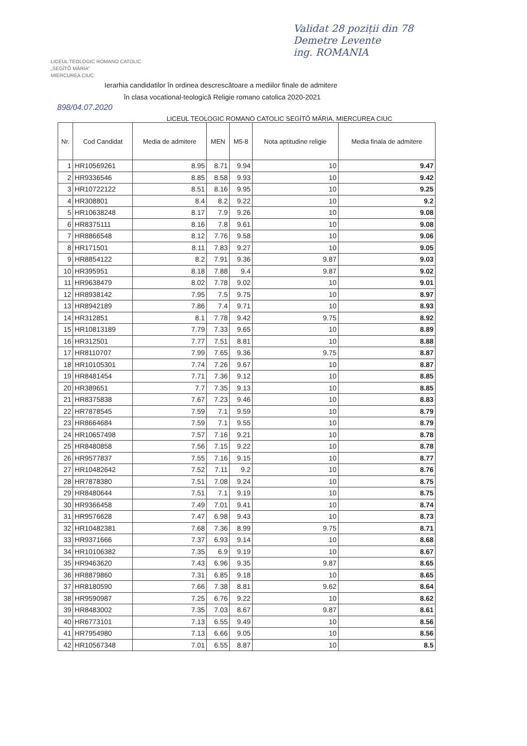Validat 28 poziții din 78
Demetre Levente
ing. ROMANIA
LICEUL TEOLOGIC ROMANO CATOLIC
„SEGÍTŐ MÁRIA"
MIERCUREA CIUC
Ierarhia candidatilor în ordinea descrescătoare a mediilor finale de admitere
în clasa vocational-teologică Religie romano catolica 2020-2021
898/04.07.2020
LICEUL TEOLOGIC ROMANO CATOLIC SEGÍTŐ MÁRIA, MIERCUREA CIUC
| Nr. | Cod Candidat | Media de admitere | MEN | M5-8 | Nota aptitudine religie | Media finala de admitere |
| --- | --- | --- | --- | --- | --- | --- |
| 1 | HR10569261 | 8.95 | 8.71 | 9.94 | 10 | 9.47 |
| 2 | HR9336546 | 8.85 | 8.58 | 9.93 | 10 | 9.42 |
| 3 | HR10722122 | 8.51 | 8.16 | 9.95 | 10 | 9.25 |
| 4 | HR308801 | 8.4 | 8.2 | 9.22 | 10 | 9.2 |
| 5 | HR10638248 | 8.17 | 7.9 | 9.26 | 10 | 9.08 |
| 6 | HR8375111 | 8.16 | 7.8 | 9.61 | 10 | 9.08 |
| 7 | HR8866548 | 8.12 | 7.76 | 9.58 | 10 | 9.06 |
| 8 | HR171501 | 8.11 | 7.83 | 9.27 | 10 | 9.05 |
| 9 | HR8854122 | 8.2 | 7.91 | 9.36 | 9.87 | 9.03 |
| 10 | HR395951 | 8.18 | 7.88 | 9.4 | 9.87 | 9.02 |
| 11 | HR9638479 | 8.02 | 7.78 | 9.02 | 10 | 9.01 |
| 12 | HR8938142 | 7.95 | 7.5 | 9.75 | 10 | 8.97 |
| 13 | HR8942189 | 7.86 | 7.4 | 9.71 | 10 | 8.93 |
| 14 | HR312851 | 8.1 | 7.78 | 9.42 | 9.75 | 8.92 |
| 15 | HR10813189 | 7.79 | 7.33 | 9.65 | 10 | 8.89 |
| 16 | HR312501 | 7.77 | 7.51 | 8.81 | 10 | 8.88 |
| 17 | HR8110707 | 7.99 | 7.65 | 9.36 | 9.75 | 8.87 |
| 18 | HR10105301 | 7.74 | 7.26 | 9.67 | 10 | 8.87 |
| 19 | HR8481454 | 7.71 | 7.36 | 9.12 | 10 | 8.85 |
| 20 | HR389651 | 7.7 | 7.35 | 9.13 | 10 | 8.85 |
| 21 | HR8375838 | 7.67 | 7.23 | 9.46 | 10 | 8.83 |
| 22 | HR7878545 | 7.59 | 7.1 | 9.59 | 10 | 8.79 |
| 23 | HR8664684 | 7.59 | 7.1 | 9.55 | 10 | 8.79 |
| 24 | HR10657498 | 7.57 | 7.16 | 9.21 | 10 | 8.78 |
| 25 | HR8480858 | 7.56 | 7.15 | 9.22 | 10 | 8.78 |
| 26 | HR9577837 | 7.55 | 7.16 | 9.15 | 10 | 8.77 |
| 27 | HR10482642 | 7.52 | 7.11 | 9.2 | 10 | 8.76 |
| 28 | HR7878380 | 7.51 | 7.08 | 9.24 | 10 | 8.75 |
| 29 | HR8480644 | 7.51 | 7.1 | 9.19 | 10 | 8.75 |
| 30 | HR9366458 | 7.49 | 7.01 | 9.41 | 10 | 8.74 |
| 31 | HR9576628 | 7.47 | 6.98 | 9.43 | 10 | 8.73 |
| 32 | HR10482381 | 7.68 | 7.36 | 8.99 | 9.75 | 8.71 |
| 33 | HR9371666 | 7.37 | 6.93 | 9.14 | 10 | 8.68 |
| 34 | HR10106382 | 7.35 | 6.9 | 9.19 | 10 | 8.67 |
| 35 | HR9463620 | 7.43 | 6.96 | 9.35 | 9.87 | 8.65 |
| 36 | HR8879860 | 7.31 | 6.85 | 9.18 | 10 | 8.65 |
| 37 | HR8180590 | 7.66 | 7.38 | 8.81 | 9.62 | 8.64 |
| 38 | HR9590987 | 7.25 | 6.76 | 9.22 | 10 | 8.62 |
| 39 | HR8483002 | 7.35 | 7.03 | 8.67 | 9.87 | 8.61 |
| 40 | HR6773101 | 7.13 | 6.55 | 9.49 | 10 | 8.56 |
| 41 | HR7954980 | 7.13 | 6.66 | 9.05 | 10 | 8.56 |
| 42 | HR10567348 | 7.01 | 6.55 | 8.87 | 10 | 8.5 |